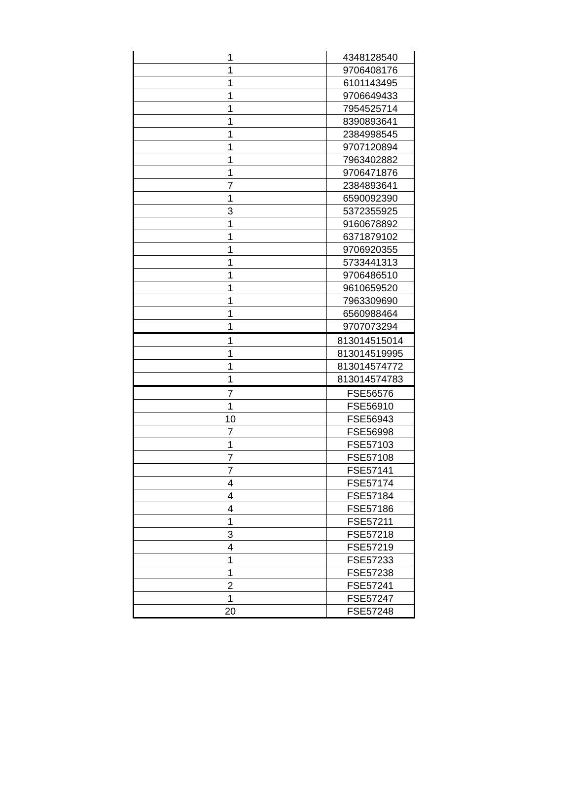| 1 | 4348128540 |
| 1 | 9706408176 |
| 1 | 6101143495 |
| 1 | 9706649433 |
| 1 | 7954525714 |
| 1 | 8390893641 |
| 1 | 2384998545 |
| 1 | 9707120894 |
| 1 | 7963402882 |
| 1 | 9706471876 |
| 7 | 2384893641 |
| 1 | 6590092390 |
| 3 | 5372355925 |
| 1 | 9160678892 |
| 1 | 6371879102 |
| 1 | 9706920355 |
| 1 | 5733441313 |
| 1 | 9706486510 |
| 1 | 9610659520 |
| 1 | 7963309690 |
| 1 | 6560988464 |
| 1 | 9707073294 |
| 1 | 813014515014 |
| 1 | 813014519995 |
| 1 | 813014574772 |
| 1 | 813014574783 |
| 7 | FSE56576 |
| 1 | FSE56910 |
| 10 | FSE56943 |
| 7 | FSE56998 |
| 1 | FSE57103 |
| 7 | FSE57108 |
| 7 | FSE57141 |
| 4 | FSE57174 |
| 4 | FSE57184 |
| 4 | FSE57186 |
| 1 | FSE57211 |
| 3 | FSE57218 |
| 4 | FSE57219 |
| 1 | FSE57233 |
| 1 | FSE57238 |
| 2 | FSE57241 |
| 1 | FSE57247 |
| 20 | FSE57248 |